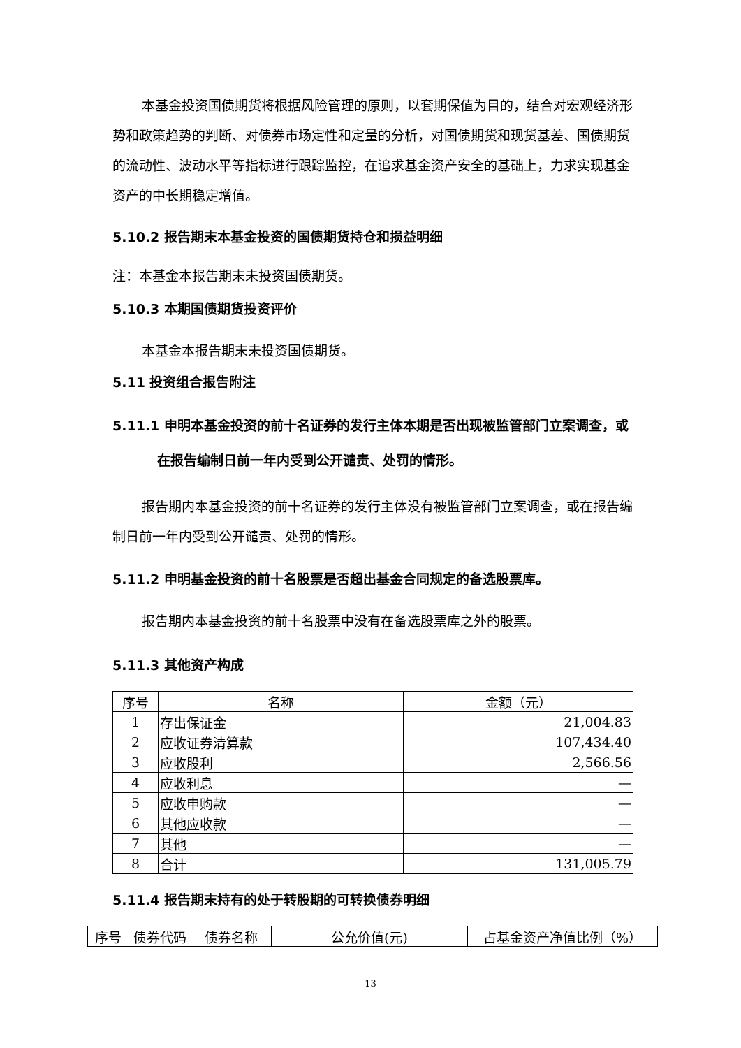本基金投资国债期货将根据风险管理的原则，以套期保值为目的，结合对宏观经济形势和政策趋势的判断、对债券市场定性和定量的分析，对国债期货和现货基差、国债期货的流动性、波动水平等指标进行跟踪监控，在追求基金资产安全的基础上，力求实现基金资产的中长期稳定增值。
5.10.2 报告期末本基金投资的国债期货持仓和损益明细
注：本基金本报告期末未投资国债期货。
5.10.3 本期国债期货投资评价
本基金本报告期末未投资国债期货。
5.11 投资组合报告附注
5.11.1 申明本基金投资的前十名证券的发行主体本期是否出现被监管部门立案调查，或在报告编制日前一年内受到公开谴责、处罚的情形。
报告期内本基金投资的前十名证券的发行主体没有被监管部门立案调查，或在报告编制日前一年内受到公开谴责、处罚的情形。
5.11.2 申明基金投资的前十名股票是否超出基金合同规定的备选股票库。
报告期内本基金投资的前十名股票中没有在备选股票库之外的股票。
5.11.3 其他资产构成
| 序号 | 名称 | 金额（元） |
| --- | --- | --- |
| 1 | 存出保证金 | 21,004.83 |
| 2 | 应收证券清算款 | 107,434.40 |
| 3 | 应收股利 | 2,566.56 |
| 4 | 应收利息 | — |
| 5 | 应收申购款 | — |
| 6 | 其他应收款 | — |
| 7 | 其他 | — |
| 8 | 合计 | 131,005.79 |
5.11.4 报告期末持有的处于转股期的可转换债券明细
| 序号 | 债券代码 | 债券名称 | 公允价值(元) | 占基金资产净值比例（%） |
| --- | --- | --- | --- | --- |
13